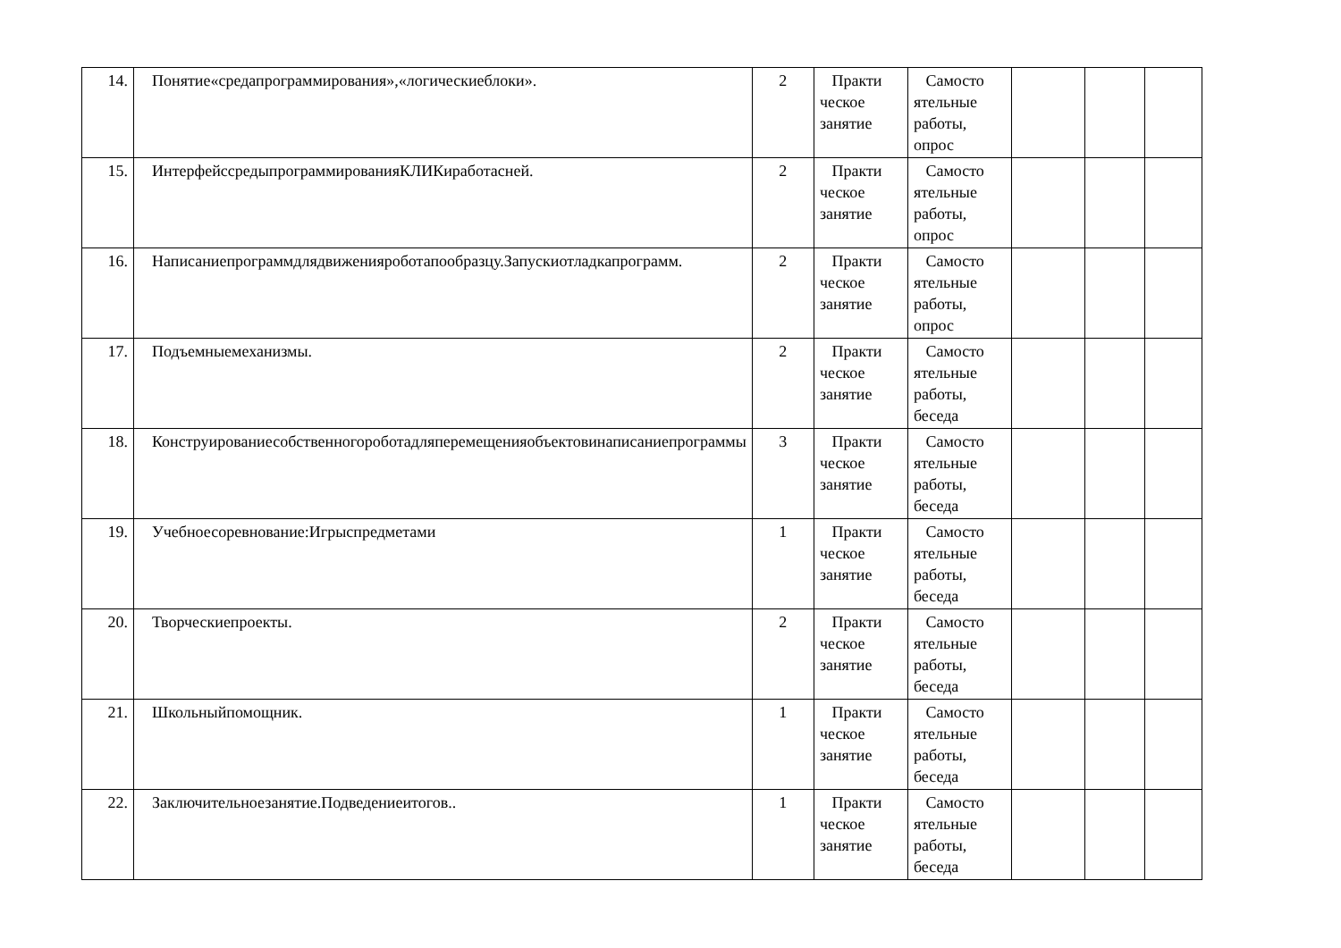| 14. | Понятие«средапрограммирования»,«логическиеблоки». | 2 | Практи ческое занятие | Самосто ятельные работы, опрос | | | |
| 15. | ИнтерфейссредыпрограммированияКЛИКиработасней. | 2 | Практи ческое занятие | Самосто ятельные работы, опрос | | | |
| 16. | Написаниепрограммдлядвиженияроботапообразцу.Запускиотладкапрограмм. | 2 | Практи ческое занятие | Самосто ятельные работы, опрос | | | |
| 17. | Подъемныемеханизмы. | 2 | Практи ческое занятие | Самосто ятельные работы, беседа | | | |
| 18. | Конструированиесобственногороботадляперемещенияобъектовинаписаниепрограммы | 3 | Практи ческое занятие | Самосто ятельные работы, беседа | | | |
| 19. | Учебноесоревнование:Игрыспредметами | 1 | Практи ческое занятие | Самосто ятельные работы, беседа | | | |
| 20. | Творческиепроекты. | 2 | Практи ческое занятие | Самосто ятельные работы, беседа | | | |
| 21. | Школьныйпомощник. | 1 | Практи ческое занятие | Самосто ятельные работы, беседа | | | |
| 22. | Заключительноезанятие.Подведениеитогов.. | 1 | Практи ческое занятие | Самосто ятельные работы, беседа | | | |